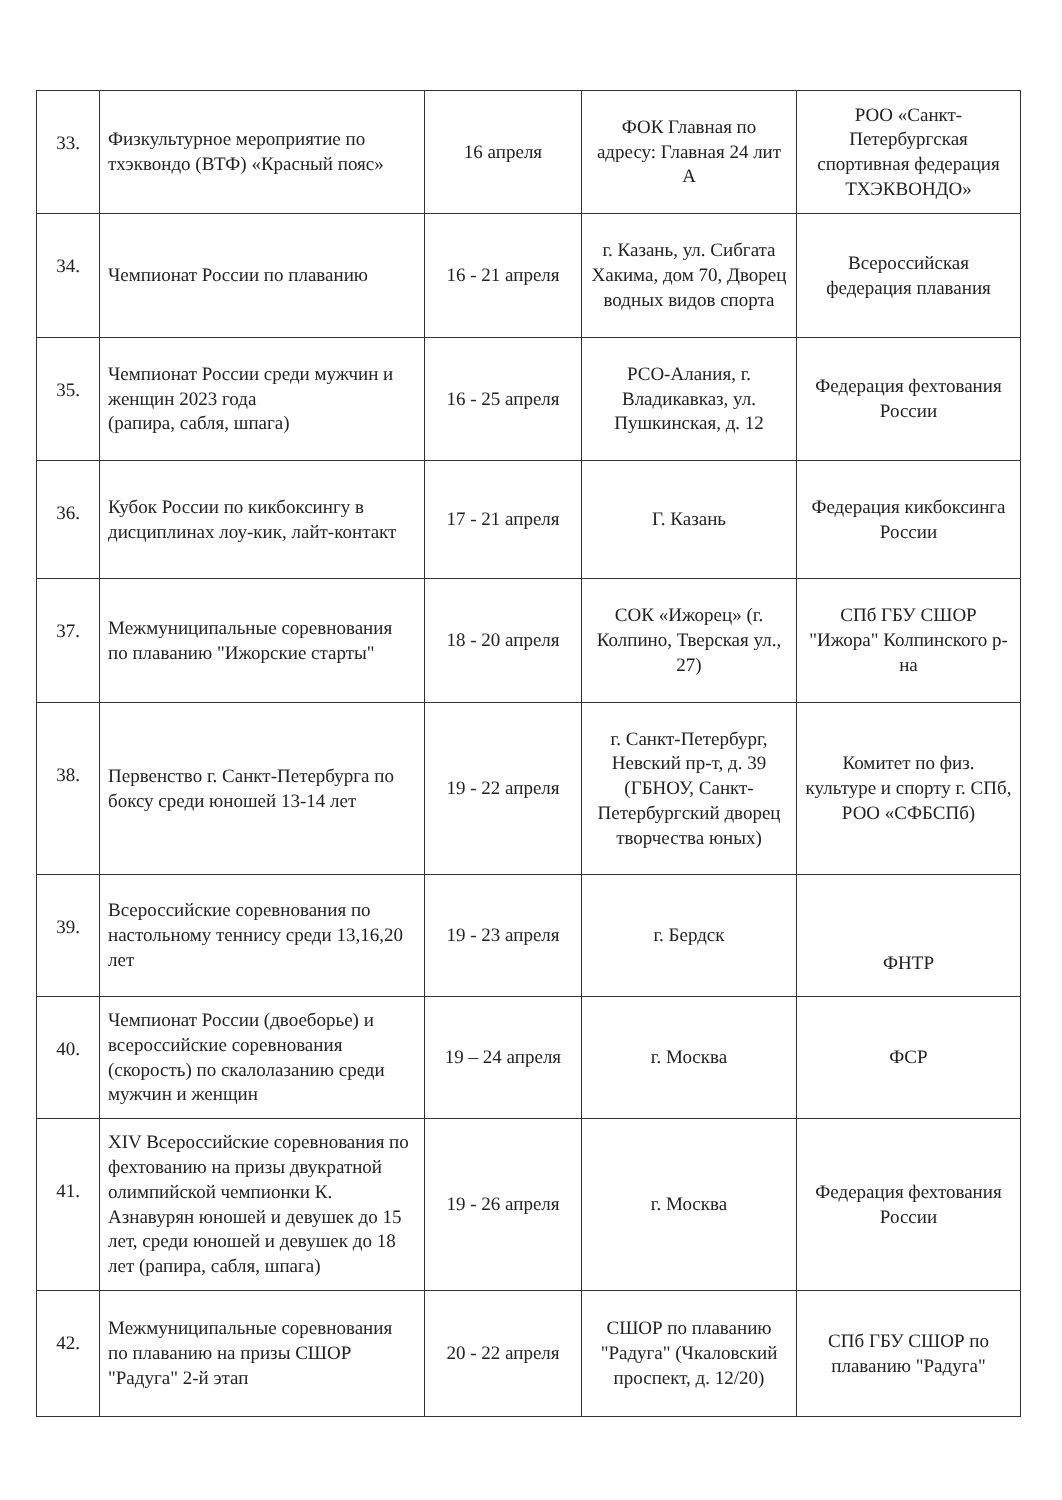| 33. | Физкультурное мероприятие по тхэквондо (ВТФ) «Красный пояс» | 16 апреля | ФОК Главная по адресу: Главная 24 лит А | РОО «Санкт-Петербургская спортивная федерация ТХЭКВОНДО» |
| 34. | Чемпионат России по плаванию | 16 - 21 апреля | г. Казань, ул. Сибгата Хакима, дом 70, Дворец водных видов спорта | Всероссийская федерация плавания |
| 35. | Чемпионат России среди мужчин и женщин 2023 года (рапира, сабля, шпага) | 16 - 25 апреля | РСО-Алания, г. Владикавказ, ул. Пушкинская, д. 12 | Федерация фехтования России |
| 36. | Кубок России по кикбоксингу в дисциплинах лоу-кик, лайт-контакт | 17 - 21 апреля | Г. Казань | Федерация кикбоксинга России |
| 37. | Межмуниципальные соревнования по плаванию "Ижорские старты" | 18 - 20 апреля | СОК «Ижорец» (г. Колпино, Тверская ул., 27) | СПб ГБУ СШОР "Ижора" Колпинского р-на |
| 38. | Первенство г. Санкт-Петербурга по боксу среди юношей 13-14 лет | 19 - 22 апреля | г. Санкт-Петербург, Невский пр-т, д. 39 (ГБНОУ, Санкт-Петербургский дворец творчества юных) | Комитет по физ. культуре и спорту г. СПб, РОО «СФБСПб) |
| 39. | Всероссийские соревнования по настольному теннису среди 13,16,20 лет | 19 - 23 апреля | г. Бердск | ФНТР |
| 40. | Чемпионат России (двоеборье) и всероссийские соревнования (скорость) по скалолазанию среди мужчин и женщин | 19 – 24 апреля | г. Москва | ФСР |
| 41. | XIV Всероссийские соревнования по фехтованию на призы двукратной олимпийской чемпионки К. Азнавурян юношей и девушек до 15 лет, среди юношей и девушек до 18 лет (рапира, сабля, шпага) | 19 - 26 апреля | г. Москва | Федерация фехтования России |
| 42. | Межмуниципальные соревнования по плаванию на призы СШОР "Радуга" 2-й этап | 20 - 22 апреля | СШОР по плаванию "Радуга" (Чкаловский проспект, д. 12/20) | СПб ГБУ СШОР по плаванию "Радуга" |